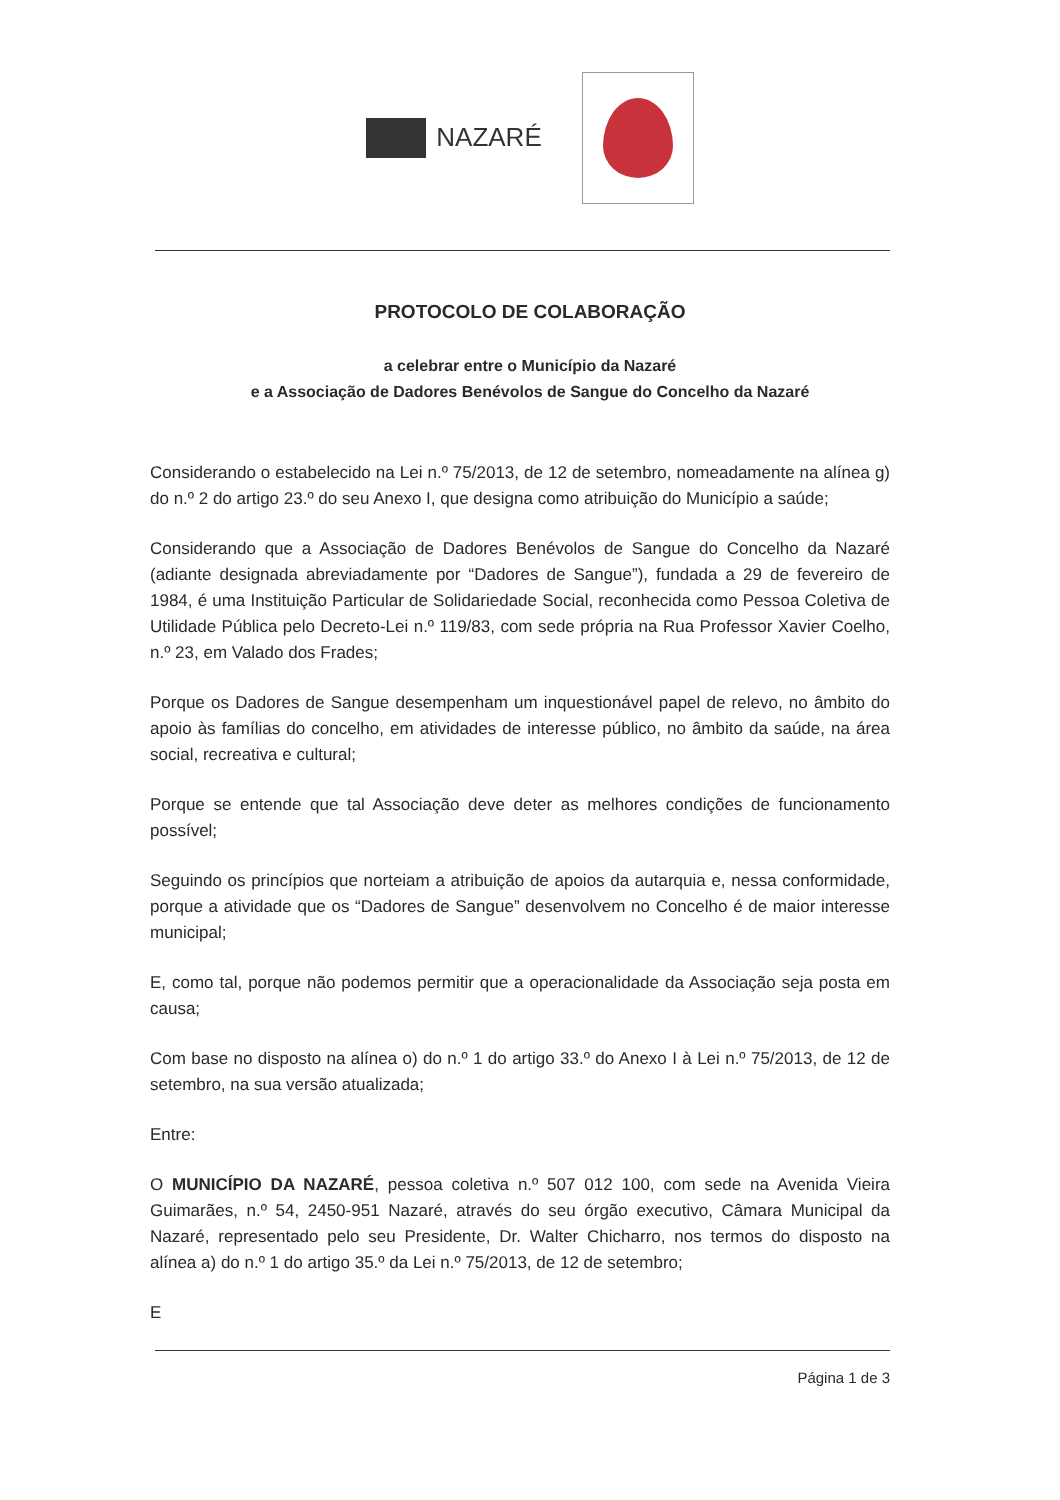NAZARÉ
PROTOCOLO DE COLABORAÇÃO
a celebrar entre o Município da Nazaré
e a Associação de Dadores Benévolos de Sangue do Concelho da Nazaré
Considerando o estabelecido na Lei n.º 75/2013, de 12 de setembro, nomeadamente na alínea g) do n.º 2 do artigo 23.º do seu Anexo I, que designa como atribuição do Município a saúde;
Considerando que a Associação de Dadores Benévolos de Sangue do Concelho da Nazaré (adiante designada abreviadamente por “Dadores de Sangue”), fundada a 29 de fevereiro de 1984, é uma Instituição Particular de Solidariedade Social, reconhecida como Pessoa Coletiva de Utilidade Pública pelo Decreto-Lei n.º 119/83, com sede própria na Rua Professor Xavier Coelho, n.º 23, em Valado dos Frades;
Porque os Dadores de Sangue desempenham um inquestionável papel de relevo, no âmbito do apoio às famílias do concelho, em atividades de interesse público, no âmbito da saúde, na área social, recreativa e cultural;
Porque se entende que tal Associação deve deter as melhores condições de funcionamento possível;
Seguindo os princípios que norteiam a atribuição de apoios da autarquia e, nessa conformidade, porque a atividade que os “Dadores de Sangue” desenvolvem no Concelho é de maior interesse municipal;
E, como tal, porque não podemos permitir que a operacionalidade da Associação seja posta em causa;
Com base no disposto na alínea o) do n.º 1 do artigo 33.º do Anexo I à Lei n.º 75/2013, de 12 de setembro, na sua versão atualizada;
Entre:
O MUNICÍPIO DA NAZARÉ, pessoa coletiva n.º 507 012 100, com sede na Avenida Vieira Guimarães, n.º 54, 2450-951 Nazaré, através do seu órgão executivo, Câmara Municipal da Nazaré, representado pelo seu Presidente, Dr. Walter Chicharro, nos termos do disposto na alínea a) do n.º 1 do artigo 35.º da Lei n.º 75/2013, de 12 de setembro;
E
Página 1 de 3